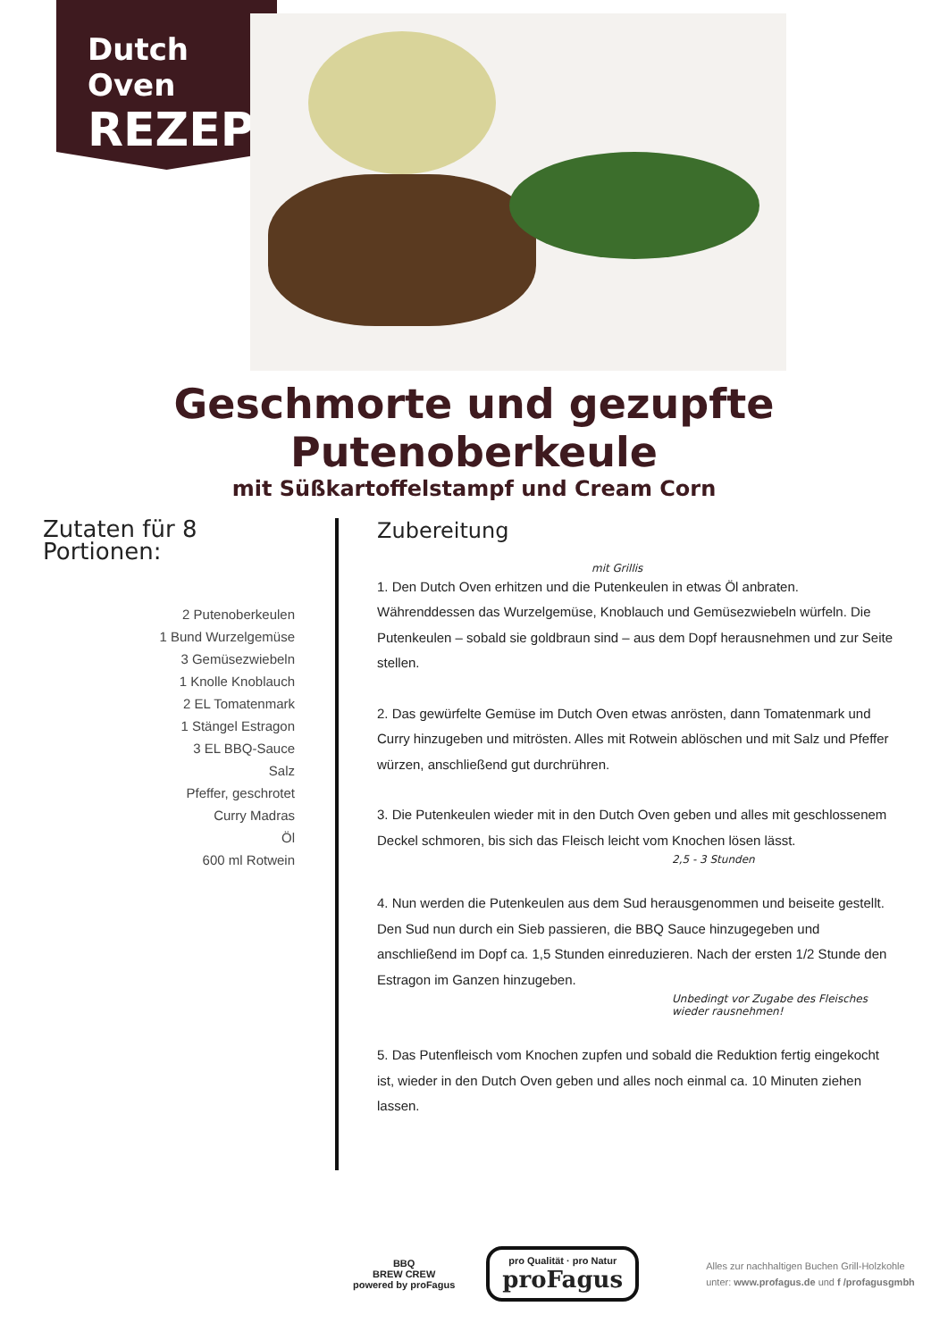Dutch Oven
REZEPT
Geschmorte und gezupfte Putenoberkeule
mit Süßkartoffelstampf und Cream Corn
Zutaten für 8 Portionen:
2 Putenoberkeulen
1 Bund Wurzelgemüse
3 Gemüsezwiebeln
1 Knolle Knoblauch
2 EL Tomatenmark
1 Stängel Estragon
3 EL BBQ-Sauce
Salz
Pfeffer, geschrotet
Curry Madras
Öl
600 ml Rotwein
Zubereitung
mit Grillis
1. Den Dutch Oven erhitzen und die Putenkeulen in etwas Öl anbraten. Währenddessen das Wurzelgemüse, Knoblauch und Gemüsezwiebeln würfeln. Die Putenkeulen – sobald sie goldbraun sind – aus dem Dopf herausnehmen und zur Seite stellen.
2. Das gewürfelte Gemüse im Dutch Oven etwas anrösten, dann Tomatenmark und Curry hinzugeben und mitrösten. Alles mit Rotwein ablöschen und mit Salz und Pfeffer würzen, anschließend gut durchrühren.
3. Die Putenkeulen wieder mit in den Dutch Oven geben und alles mit geschlossenem Deckel schmoren, bis sich das Fleisch leicht vom Knochen lösen lässt.
2,5 - 3 Stunden
4. Nun werden die Putenkeulen aus dem Sud herausgenommen und beiseite gestellt. Den Sud nun durch ein Sieb passieren, die BBQ Sauce hinzugegeben und anschließend im Dopf ca. 1,5 Stunden einreduzieren. Nach der ersten 1/2 Stunde den Estragon im Ganzen hinzugeben.
Unbedingt vor Zugabe des Fleisches
wieder rausnehmen!
5. Das Putenfleisch vom Knochen zupfen und sobald die Reduktion fertig eingekocht ist, wieder in den Dutch Oven geben und alles noch einmal ca. 10 Minuten ziehen lassen.
BBQ
BREW CREW
powered by proFagus
pro Qualität · pro Natur
proFagus
Alles zur nachhaltigen Buchen Grill-Holzkohle
unter: www.profagus.de und f /profagusgmbh